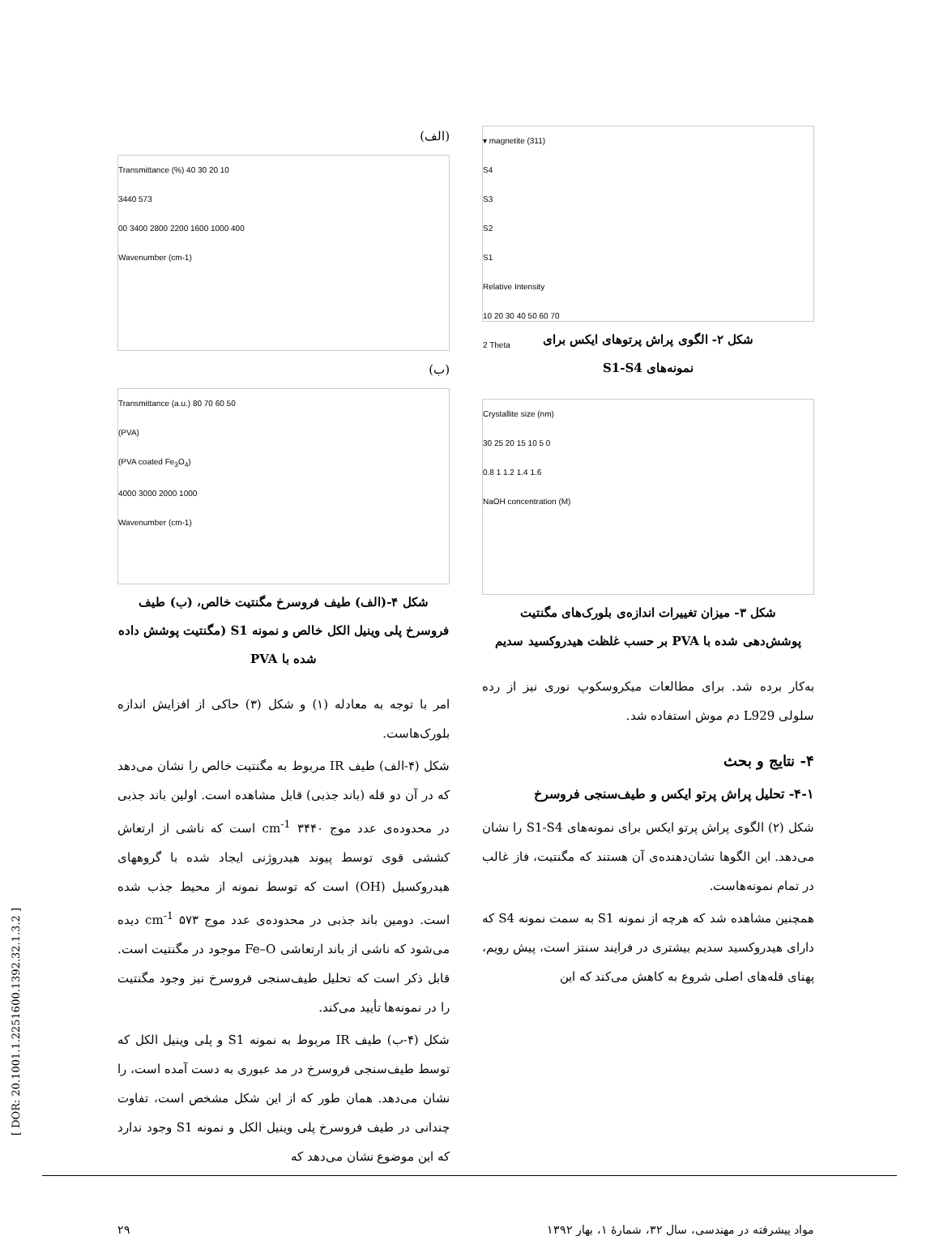▾ magnetite (311)
S4
S3
S2
S1
Relative Intensity
10 20 30 40 50 60 70
2 Theta
شکل ۲- الگوی پراش پرتوهای ایکس برای
نمونه‌های S1-S4
Crystallite size (nm)
30 25 20 15 10 5 0
0.8 1 1.2 1.4 1.6
NaOH concentration (M)
شکل ۳- میزان تغییرات اندازه‌ی بلورک‌های مگنتیت
پوشش‌دهی شده با PVA بر حسب غلظت هیدروکسید سدیم
به‌کار برده شد. برای مطالعات میکروسکوپ نوری نیز از رده سلولی L929 دم موش استفاده شد.
۴- نتایج و بحث
۴-۱- تحلیل پراش پرتو ایکس و طیف‌سنجی فروسرخ
شکل (۲) الگوی پراش پرتو ایکس برای نمونه‌های S1-S4 را نشان می‌دهد. این الگوها نشان‌دهنده‌ی آن هستند که مگنتیت، فاز غالب در تمام نمونه‌هاست.
همچنین مشاهده شد که هرچه از نمونه S1 به سمت نمونه S4 که دارای هیدروکسید سدیم بیشتری در فرایند سنتز است، پیش رویم، پهنای قله‌های اصلی شروع به کاهش می‌کند که این
(الف)
Transmittance (%) 40 30 20 10
3440 573
00 3400 2800 2200 1600 1000 400
Wavenumber (cm-1)
(ب)
Transmittance (a.u.) 80 70 60 50
(PVA)
(PVA coated Fe<sub>3</sub>O<sub>4</sub>)
4000 3000 2000 1000
Wavenumber (cm-1)
شکل ۴-(الف) طیف فروسرخ مگنتیت خالص، (ب) طیف فروسرخ پلی وینیل الکل خالص و نمونه S1 (مگنتیت پوشش داده شده با PVA
امر با توجه به معادله (۱) و شکل (۳) حاکی از افزایش اندازه بلورک‌هاست.
شکل (۴-الف) طیف IR مربوط به مگنتیت خالص را نشان می‌دهد که در آن دو قله (باند جذبی) قابل مشاهده است. اولین باند جذبی در محدوده‌ی عدد موج ۳۴۴۰ cm<sup>-1</sup> است که ناشی از ارتعاش کششی قوی توسط پیوند هیدروژنی ایجاد شده با گروههای هیدروکسیل (OH) است که توسط نمونه از محیط جذب شده است. دومین باند جذبی در محدوده‌ی عدد موج ۵۷۳ cm<sup>-1</sup> دیده می‌شود که ناشی از باند ارتعاشی Fe–O موجود در مگنتیت است. قابل ذکر است که تحلیل طیف‌سنجی فروسرخ نیز وجود مگنتیت را در نمونه‌ها تأیید می‌کند.
شکل (۴-ب) طیف IR مربوط به نمونه S1 و پلی وینیل الکل که توسط طیف‌سنجی فروسرخ در مد عبوری به دست آمده است، را نشان می‌دهد. همان طور که از این شکل مشخص است، تفاوت چندانی در طیف فروسرخ پلی وینیل الکل و نمونه S1 وجود ندارد که این موضوع نشان می‌دهد که
مواد پیشرفته در مهندسی، سال ۳۲، شمارهٔ ۱، بهار ۱۳۹۲ ۲۹
[ DOR: 20.1001.1.2251600.1392.32.1.3.2 ]